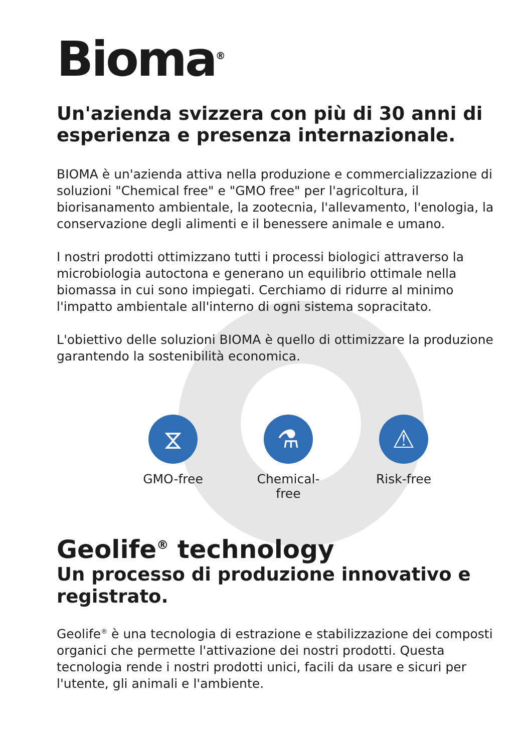Bioma<sup>®</sup>
Un'azienda svizzera con più di 30 anni di esperienza e presenza internazionale.
BIOMA è un'azienda attiva nella produzione e commercializzazione di soluzioni "Chemical free" e "GMO free" per l'agricoltura, il biorisanamento ambientale, la zootecnia, l'allevamento, l'enologia, la conservazione degli alimenti e il benessere animale e umano.
I nostri prodotti ottimizzano tutti i processi biologici attraverso la microbiologia autoctona e generano un equilibrio ottimale nella biomassa in cui sono impiegati. Cerchiamo di ridurre al minimo l'impatto ambientale all'interno di ogni sistema sopracitato.
L'obiettivo delle soluzioni BIOMA è quello di ottimizzare la produzione garantendo la sostenibilità economica.
⧖
GMO-free
⚗
Chemical-free
⚠
Risk-free
Geolife<sup>®</sup> technology
Un processo di produzione innovativo e registrato.
Geolife<sup>®</sup> è una tecnologia di estrazione e stabilizzazione dei composti organici che permette l'attivazione dei nostri prodotti. Questa tecnologia rende i nostri prodotti unici, facili da usare e sicuri per l'utente, gli animali e l'ambiente.